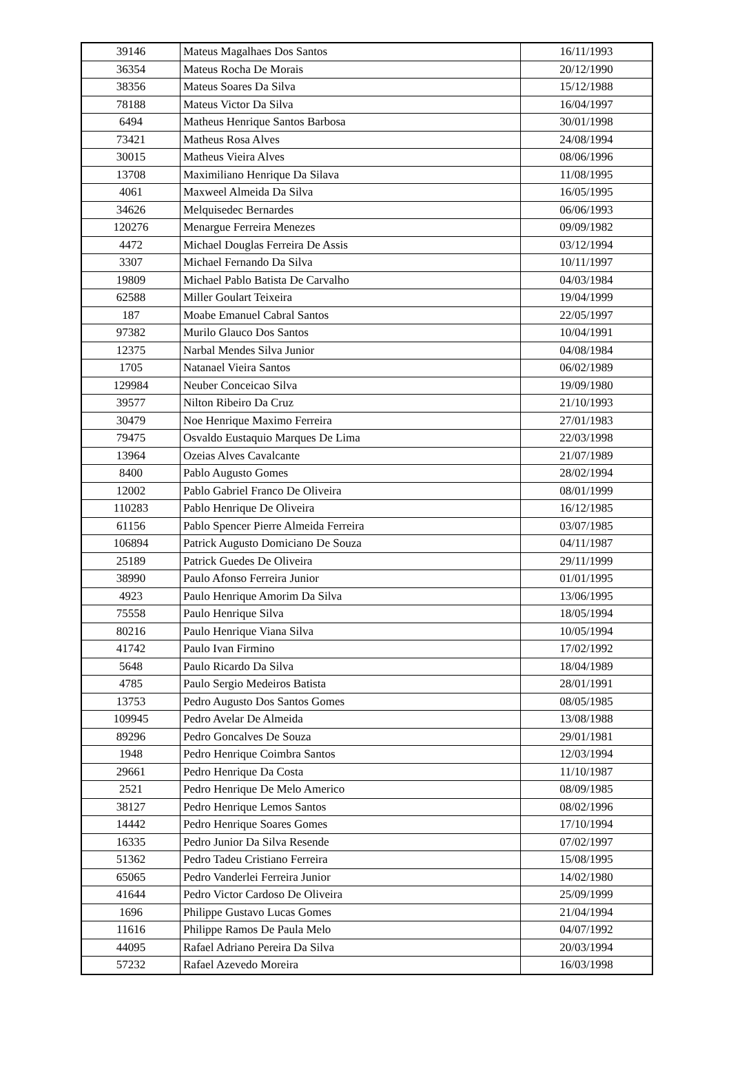| 39146 | Mateus Magalhaes Dos Santos | 16/11/1993 |
| 36354 | Mateus Rocha De Morais | 20/12/1990 |
| 38356 | Mateus Soares Da Silva | 15/12/1988 |
| 78188 | Mateus Victor Da Silva | 16/04/1997 |
| 6494 | Matheus Henrique Santos Barbosa | 30/01/1998 |
| 73421 | Matheus Rosa Alves | 24/08/1994 |
| 30015 | Matheus Vieira Alves | 08/06/1996 |
| 13708 | Maximiliano Henrique Da Silava | 11/08/1995 |
| 4061 | Maxweel Almeida Da Silva | 16/05/1995 |
| 34626 | Melquisedec Bernardes | 06/06/1993 |
| 120276 | Menargue Ferreira Menezes | 09/09/1982 |
| 4472 | Michael Douglas Ferreira De Assis | 03/12/1994 |
| 3307 | Michael Fernando Da Silva | 10/11/1997 |
| 19809 | Michael Pablo Batista De Carvalho | 04/03/1984 |
| 62588 | Miller Goulart Teixeira | 19/04/1999 |
| 187 | Moabe Emanuel Cabral Santos | 22/05/1997 |
| 97382 | Murilo Glauco Dos Santos | 10/04/1991 |
| 12375 | Narbal Mendes Silva Junior | 04/08/1984 |
| 1705 | Natanael Vieira Santos | 06/02/1989 |
| 129984 | Neuber Conceicao Silva | 19/09/1980 |
| 39577 | Nilton Ribeiro Da Cruz | 21/10/1993 |
| 30479 | Noe Henrique Maximo Ferreira | 27/01/1983 |
| 79475 | Osvaldo Eustaquio Marques De Lima | 22/03/1998 |
| 13964 | Ozeias Alves Cavalcante | 21/07/1989 |
| 8400 | Pablo Augusto Gomes | 28/02/1994 |
| 12002 | Pablo Gabriel Franco De Oliveira | 08/01/1999 |
| 110283 | Pablo Henrique De Oliveira | 16/12/1985 |
| 61156 | Pablo Spencer Pierre Almeida Ferreira | 03/07/1985 |
| 106894 | Patrick Augusto Domiciano De Souza | 04/11/1987 |
| 25189 | Patrick Guedes De Oliveira | 29/11/1999 |
| 38990 | Paulo Afonso Ferreira Junior | 01/01/1995 |
| 4923 | Paulo Henrique Amorim Da Silva | 13/06/1995 |
| 75558 | Paulo Henrique Silva | 18/05/1994 |
| 80216 | Paulo Henrique Viana Silva | 10/05/1994 |
| 41742 | Paulo Ivan Firmino | 17/02/1992 |
| 5648 | Paulo Ricardo Da Silva | 18/04/1989 |
| 4785 | Paulo Sergio Medeiros Batista | 28/01/1991 |
| 13753 | Pedro Augusto Dos Santos Gomes | 08/05/1985 |
| 109945 | Pedro Avelar De Almeida | 13/08/1988 |
| 89296 | Pedro Goncalves De Souza | 29/01/1981 |
| 1948 | Pedro Henrique Coimbra Santos | 12/03/1994 |
| 29661 | Pedro Henrique Da Costa | 11/10/1987 |
| 2521 | Pedro Henrique De Melo Americo | 08/09/1985 |
| 38127 | Pedro Henrique Lemos Santos | 08/02/1996 |
| 14442 | Pedro Henrique Soares Gomes | 17/10/1994 |
| 16335 | Pedro Junior Da Silva Resende | 07/02/1997 |
| 51362 | Pedro Tadeu Cristiano Ferreira | 15/08/1995 |
| 65065 | Pedro Vanderlei Ferreira Junior | 14/02/1980 |
| 41644 | Pedro Victor Cardoso De Oliveira | 25/09/1999 |
| 1696 | Philippe Gustavo Lucas Gomes | 21/04/1994 |
| 11616 | Philippe Ramos De Paula Melo | 04/07/1992 |
| 44095 | Rafael Adriano Pereira Da Silva | 20/03/1994 |
| 57232 | Rafael Azevedo Moreira | 16/03/1998 |